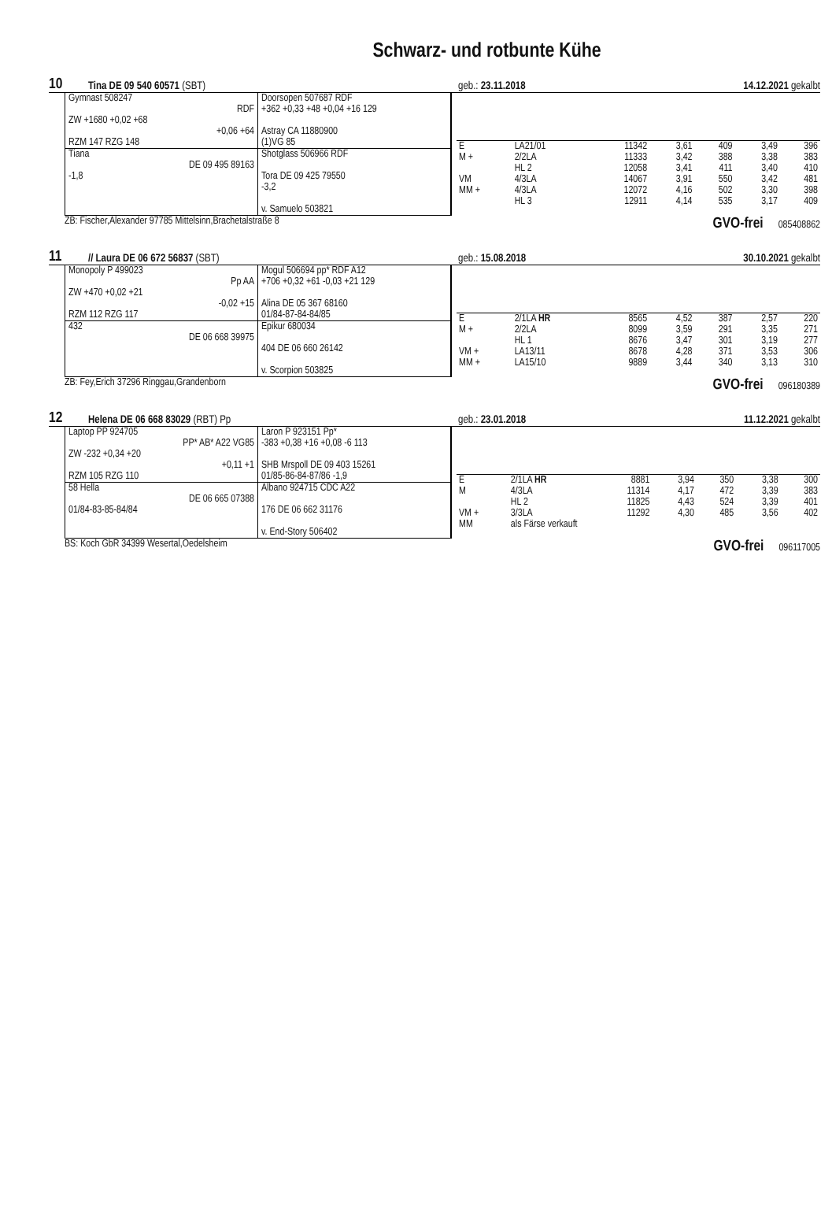Schwarz- und rotbunte Kühe
10 Tina DE 09 540 60571 (SBT) geb.: 23.11.2018 14.12.2021 gekalbt
Gymnast 508247
RDF
ZW +1680 +0,02 +68
+0,06 +64
RZM 147 RZG 148
Doorsopen 507687 RDF
+362 +0,33 +48 +0,04 +16 129
Astray CA 11880900
(1)VG 85
Tiana
DE 09 495 89163
-1,8
Shotglass 506966 RDF
Tora DE 09 425 79550
-3,2
v. Samuelo 503821
| E | LA21/01 | 11342 | 3,61 | 409 | 3,49 | 396 |
| M + | 2/2LA | 11333 | 3,42 | 388 | 3,38 | 383 |
| | HL 2 | 12058 | 3,41 | 411 | 3,40 | 410 |
| VM | 4/3LA | 14067 | 3,91 | 550 | 3,42 | 481 |
| MM + | 4/3LA | 12072 | 4,16 | 502 | 3,30 | 398 |
| | HL 3 | 12911 | 4,14 | 535 | 3,17 | 409 |
ZB: Fischer,Alexander 97785 Mittelsinn,Brachetalstraße 8 GVO-frei 085408862
11 // Laura DE 06 672 56837 (SBT) geb.: 15.08.2018 30.10.2021 gekalbt
Monopoly P 499023
Pp AA
ZW +470 +0,02 +21
-0,02 +15
RZM 112 RZG 117
Mogul 506694 pp* RDF A12
+706 +0,32 +61 -0,03 +21 129
Alina DE 05 367 68160
01/84-87-84-84/85
432
DE 06 668 39975
Epikur 680034
404 DE 06 660 26142
v. Scorpion 503825
| E | 2/1LA HR | 8565 | 4,52 | 387 | 2,57 | 220 |
| M + | 2/2LA | 8099 | 3,59 | 291 | 3,35 | 271 |
| | HL 1 | 8676 | 3,47 | 301 | 3,19 | 277 |
| VM + | LA13/11 | 8678 | 4,28 | 371 | 3,53 | 306 |
| MM + | LA15/10 | 9889 | 3,44 | 340 | 3,13 | 310 |
ZB: Fey,Erich 37296 Ringgau,Grandenborn GVO-frei 096180389
12 Helena DE 06 668 83029 (RBT) Pp geb.: 23.01.2018 11.12.2021 gekalbt
Laptop PP 924705
PP* AB* A22 VG85
ZW -232 +0,34 +20
+0,11 +1
RZM 105 RZG 110
Laron P 923151 Pp*
-383 +0,38 +16 +0,08 -6 113
SHB Mrspoll DE 09 403 15261
01/85-86-84-87/86 -1,9
58 Hella
DE 06 665 07388
01/84-83-85-84/84
Albano 924715 CDC A22
176 DE 06 662 31176
v. End-Story 506402
| E | 2/1LA HR | 8881 | 3,94 | 350 | 3,38 | 300 |
| M | 4/3LA | 11314 | 4,17 | 472 | 3,39 | 383 |
| | HL 2 | 11825 | 4,43 | 524 | 3,39 | 401 |
| VM + | 3/3LA | 11292 | 4,30 | 485 | 3,56 | 402 |
| MM | als Färse verkauft | | | | | |
BS: Koch GbR 34399 Wesertal,Oedelsheim GVO-frei 096117005